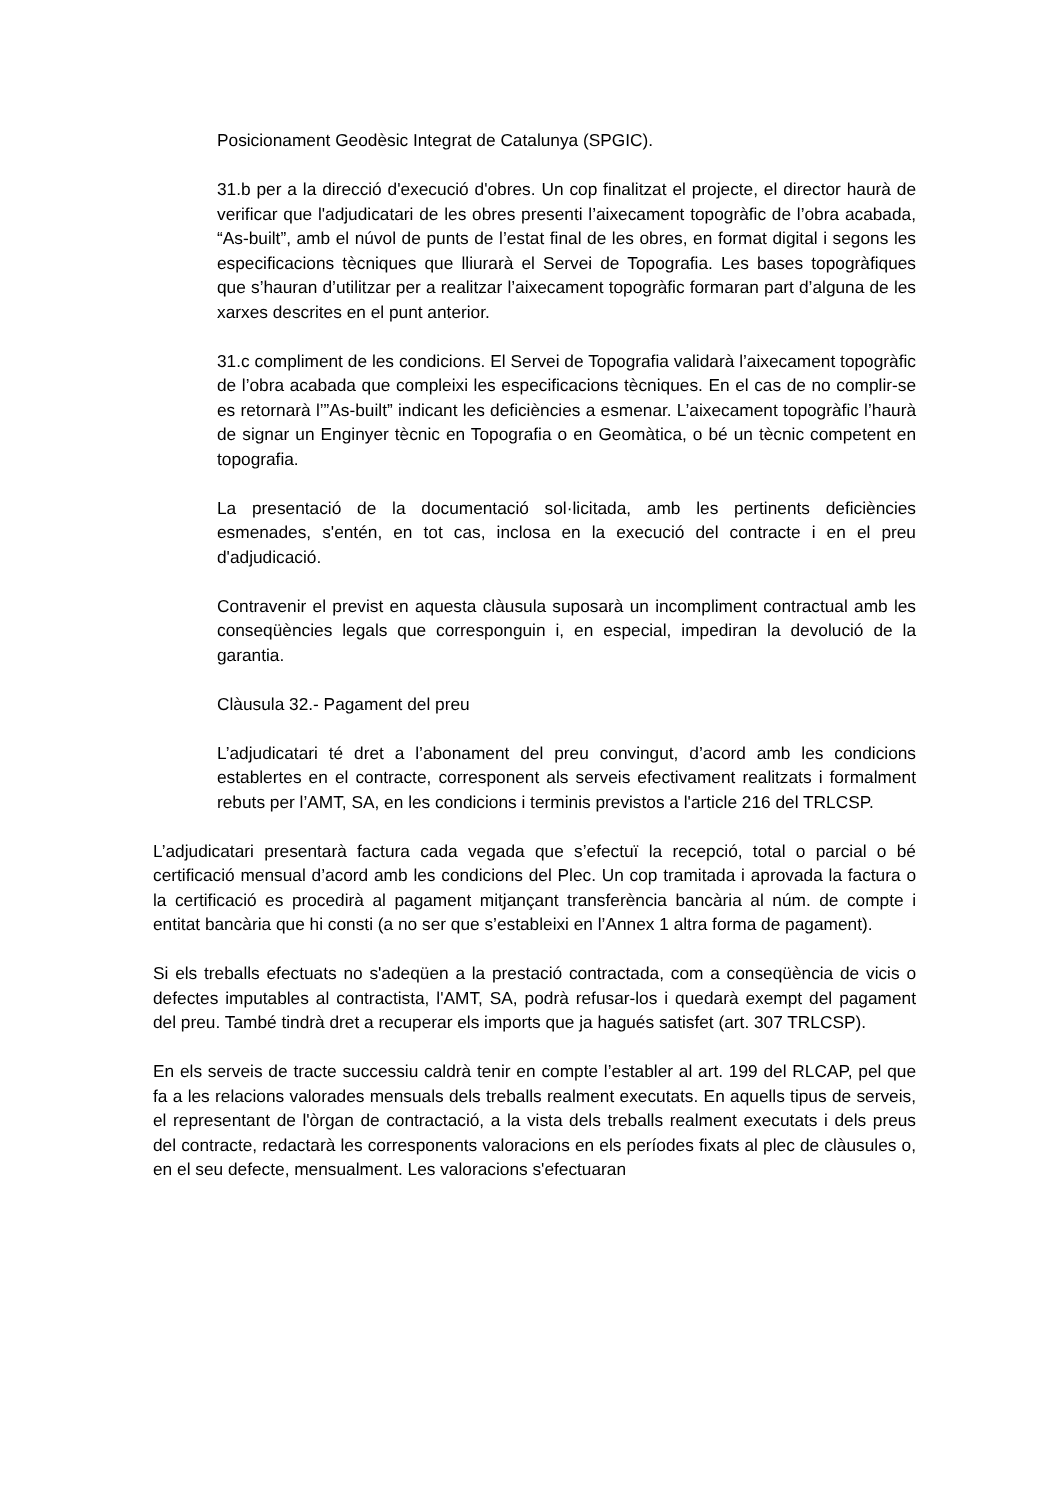Posicionament Geodèsic Integrat de Catalunya (SPGIC).
31.b per a la direcció d'execució d'obres. Un cop finalitzat el projecte, el director haurà de verificar que l'adjudicatari de les obres presenti l’aixecament topogràfic de l’obra acabada, “As-built”, amb el núvol de punts de l’estat final de les obres, en format digital i segons les especificacions tècniques que lliurarà el Servei de Topografia. Les bases topogràfiques que s’hauran d’utilitzar per a realitzar l’aixecament topogràfic formaran part d’alguna de les xarxes descrites en el punt anterior.
31.c compliment de les condicions. El Servei de Topografia validarà l’aixecament topogràfic de l’obra acabada que compleixi les especificacions tècniques. En el cas de no complir-se es retornarà l’”As-built” indicant les deficiències a esmenar. L’aixecament topogràfic l’haurà de signar un Enginyer tècnic en Topografia o en Geomàtica, o bé un tècnic competent en topografia.
La presentació de la documentació sol·licitada, amb les pertinents deficiències esmenades, s'entén, en tot cas, inclosa en la execució del contracte i en el preu d'adjudicació.
Contravenir el previst en aquesta clàusula suposarà un incompliment contractual amb les conseqüències legals que corresponguin i, en especial, impediran la devolució de la garantia.
Clàusula 32.- Pagament del preu
L’adjudicatari té dret a l’abonament del preu convingut, d’acord amb les condicions establertes en el contracte, corresponent als serveis efectivament realitzats i formalment rebuts per l’AMT, SA, en les condicions i terminis previstos a l'article 216 del TRLCSP.
L’adjudicatari presentarà factura cada vegada que s’efectuï la recepció, total o parcial o bé certificació mensual d’acord amb les condicions del Plec. Un cop tramitada i aprovada la factura o la certificació es procedirà al pagament mitjançant transferència bancària al núm. de compte i entitat bancària que hi consti (a no ser que s’estableixi en l’Annex 1 altra forma de pagament).
Si els treballs efectuats no s'adeqüen a la prestació contractada, com a conseqüència de vicis o defectes imputables al contractista, l'AMT, SA, podrà refusar-los i quedarà exempt del pagament del preu. També tindrà dret a recuperar els imports que ja hagués satisfet (art. 307 TRLCSP).
En els serveis de tracte successiu caldrà tenir en compte l’establer al art. 199 del RLCAP, pel que fa a les relacions valorades mensuals dels treballs realment executats. En aquells tipus de serveis, el representant de l'òrgan de contractació, a la vista dels treballs realment executats i dels preus del contracte, redactarà les corresponents valoracions en els períodes fixats al plec de clàusules o, en el seu defecte, mensualment. Les valoracions s'efectuaran